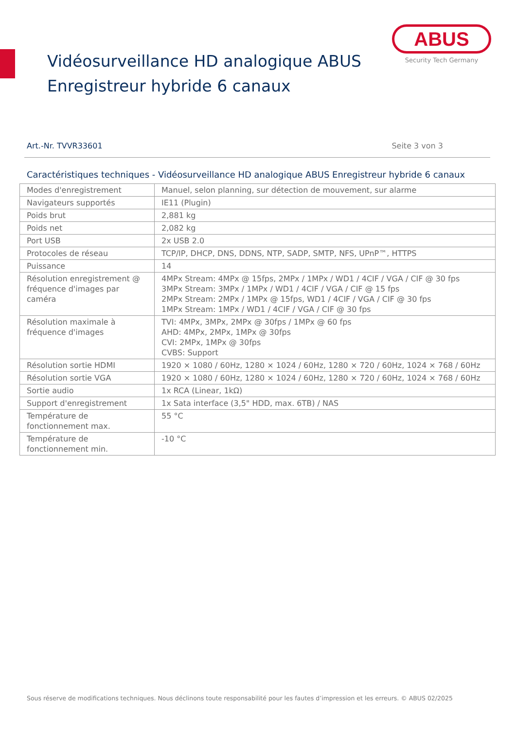Vidéosurveillance HD analogique ABUS
Enregistreur hybride 6 canaux
ABUS
Security Tech Germany
Art.-Nr. TVVR33601 Seite 3 von 3
Caractéristiques techniques - Vidéosurveillance HD analogique ABUS Enregistreur hybride 6 canaux
| Modes d'enregistrement | Manuel, selon planning, sur détection de mouvement, sur alarme |
| Navigateurs supportés | IE11 (Plugin) |
| Poids brut | 2,881 kg |
| Poids net | 2,082 kg |
| Port USB | 2x USB 2.0 |
| Protocoles de réseau | TCP/IP, DHCP, DNS, DDNS, NTP, SADP, SMTP, NFS, UPnP™, HTTPS |
| Puissance | 14 |
| Résolution enregistrement @ fréquence d'images par caméra | 4MPx Stream: 4MPx @ 15fps, 2MPx / 1MPx / WD1 / 4CIF / VGA / CIF @ 30 fps 3MPx Stream: 3MPx / 1MPx / WD1 / 4CIF / VGA / CIF @ 15 fps 2MPx Stream: 2MPx / 1MPx @ 15fps, WD1 / 4CIF / VGA / CIF @ 30 fps 1MPx Stream: 1MPx / WD1 / 4CIF / VGA / CIF @ 30 fps |
| Résolution maximale à fréquence d'images | TVI: 4MPx, 3MPx, 2MPx @ 30fps / 1MPx @ 60 fps AHD: 4MPx, 2MPx, 1MPx @ 30fps CVI: 2MPx, 1MPx @ 30fps CVBS: Support |
| Résolution sortie HDMI | 1920 × 1080 / 60Hz, 1280 × 1024 / 60Hz, 1280 × 720 / 60Hz, 1024 × 768 / 60Hz |
| Résolution sortie VGA | 1920 × 1080 / 60Hz, 1280 × 1024 / 60Hz, 1280 × 720 / 60Hz, 1024 × 768 / 60Hz |
| Sortie audio | 1x RCA (Linear, 1kΩ) |
| Support d'enregistrement | 1x Sata interface (3,5" HDD, max. 6TB) / NAS |
| Température de fonctionnement max. | 55 °C |
| Température de fonctionnement min. | -10 °C |
Sous réserve de modifications techniques. Nous déclinons toute responsabilité pour les fautes d’impression et les erreurs. © ABUS 02/2025